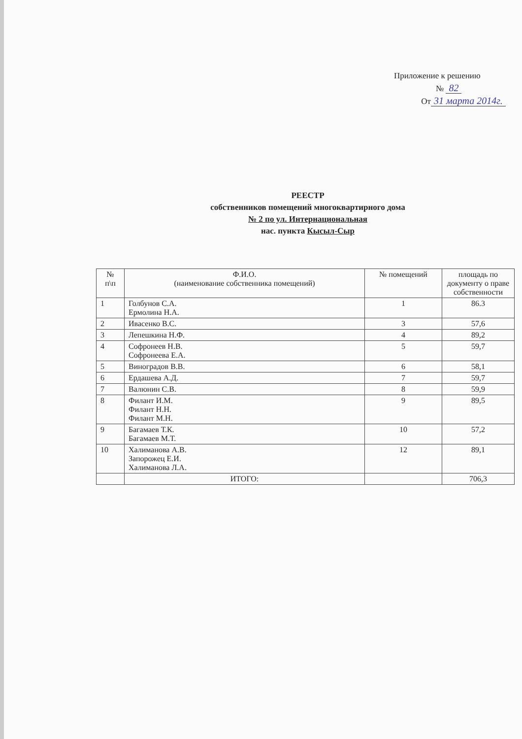Приложение к решению
№ 82
От 31 марта 2014г.
РЕЕСТР
собственников помещений многоквартирного дома
№ 2 по ул. Интернациональная
нас. пункта Кысыл-Сыр
| № п\п | Ф.И.О. (наименование собственника помещений) | № помещений | площадь по документу о праве собственности |
| --- | --- | --- | --- |
| 1 | Голбунов С.А. Ермолина Н.А. | 1 | 86.3 |
| 2 | Ивасенко В.С. | 3 | 57,6 |
| 3 | Лепешкина Н.Ф. | 4 | 89,2 |
| 4 | Софронеев Н.В. Софронеева Е.А. | 5 | 59,7 |
| 5 | Виноградов В.В. | 6 | 58,1 |
| 6 | Ердашева А.Д. | 7 | 59,7 |
| 7 | Валюнин С.В. | 8 | 59,9 |
| 8 | Филант И.М. Филант Н.Н. Филант М.Н. | 9 | 89,5 |
| 9 | Багамаев Т.К. Багамаев М.Т. | 10 | 57,2 |
| 10 | Халиманова А.В. Запорожец Е.И. Халиманова Л.А. | 12 | 89,1 |
| | ИТОГО: | | 706,3 |